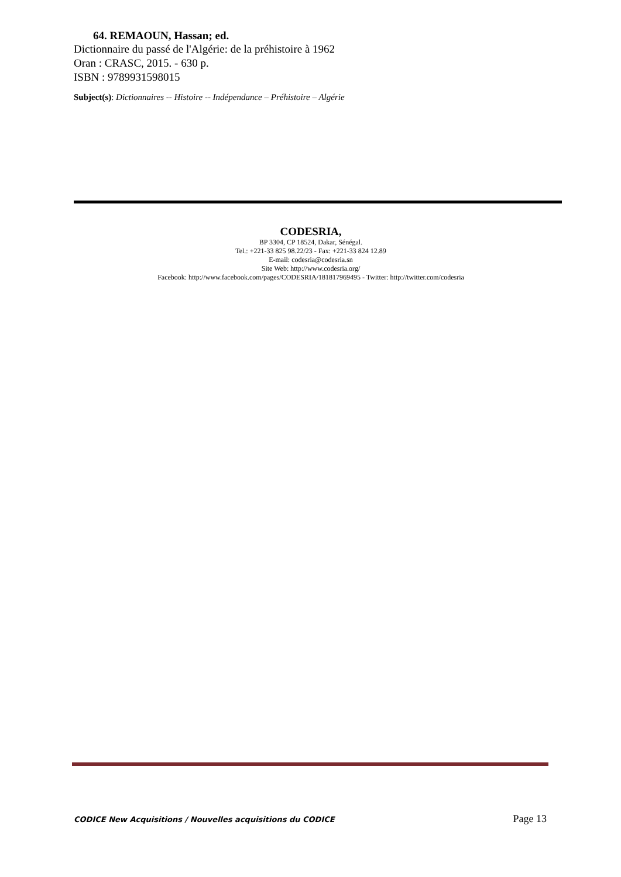64. REMAOUN, Hassan; ed.
Dictionnaire du passé de l'Algérie: de la préhistoire à 1962
Oran : CRASC, 2015. - 630 p.
ISBN : 9789931598015
Subject(s): Dictionnaires -- Histoire -- Indépendance – Préhistoire – Algérie
CODESRIA,
BP 3304, CP 18524, Dakar, Sénégal.
Tel.: +221-33 825 98.22/23 - Fax: +221-33 824 12.89
E-mail: codesria@codesria.sn
Site Web: http://www.codesria.org/
Facebook: http://www.facebook.com/pages/CODESRIA/181817969495 - Twitter: http://twitter.com/codesria
CODICE New Acquisitions / Nouvelles acquisitions du CODICE Page 13